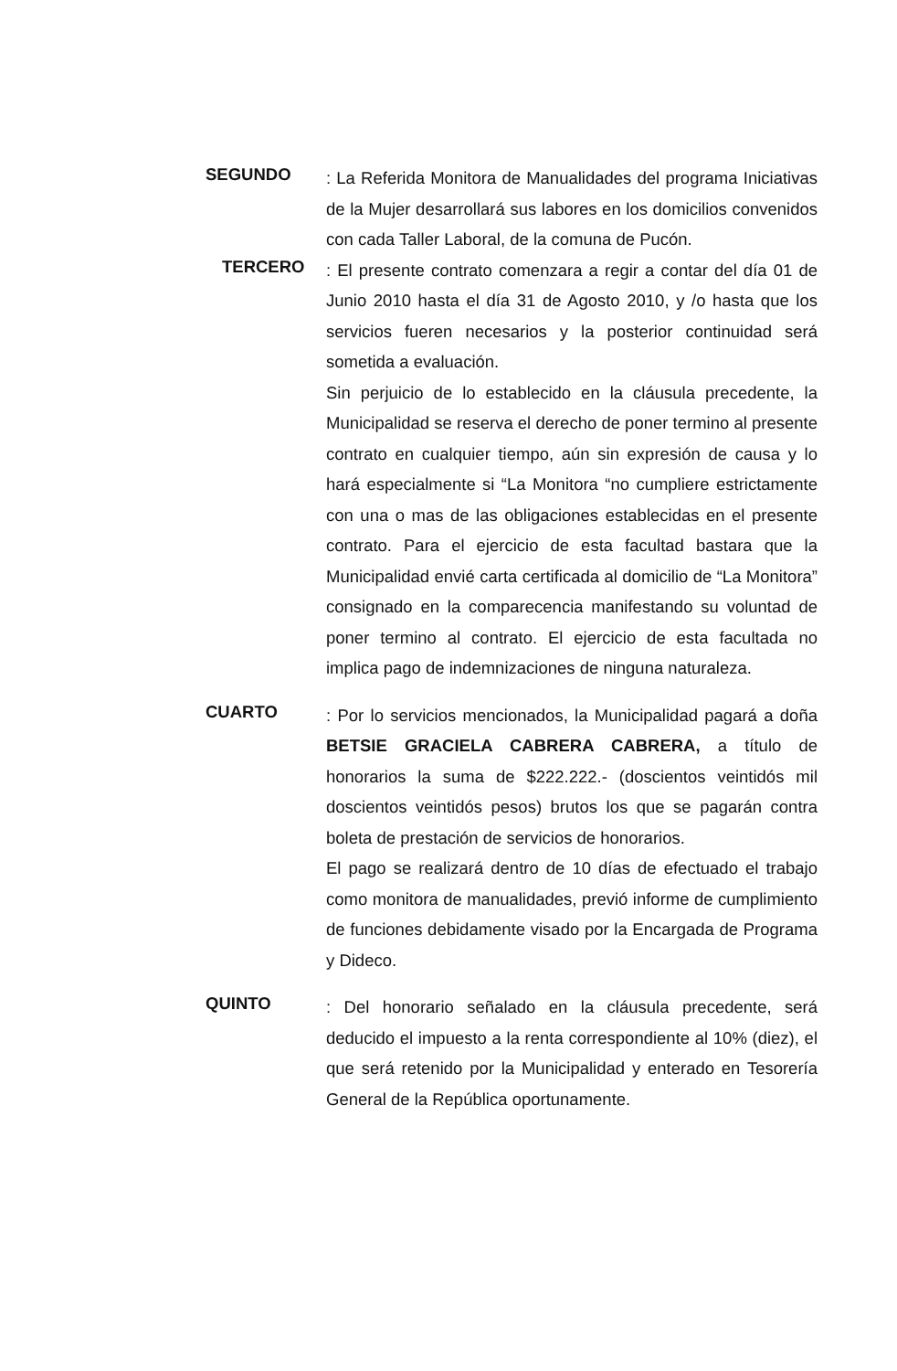SEGUNDO
: La Referida Monitora de Manualidades del programa Iniciativas de la Mujer desarrollará sus labores en los domicilios convenidos con cada Taller Laboral, de la comuna de Pucón.
TERCERO
: El presente contrato comenzara a regir a contar del día 01 de Junio 2010 hasta el día 31 de Agosto 2010, y /o hasta que los servicios fueren necesarios y la posterior continuidad será sometida a evaluación.
Sin perjuicio de lo establecido en la cláusula precedente, la Municipalidad se reserva el derecho de poner termino al presente contrato en cualquier tiempo, aún sin expresión de causa y lo hará especialmente si “La Monitora “no cumpliere estrictamente con una o mas de las obligaciones establecidas en el presente contrato. Para el ejercicio de esta facultad bastara que la Municipalidad envié carta certificada al domicilio de “La Monitora” consignado en la comparecencia manifestando su voluntad de poner termino al contrato. El ejercicio de esta facultada no implica pago de indemnizaciones de ninguna naturaleza.
CUARTO
: Por lo servicios mencionados, la Municipalidad pagará a doña BETSIE GRACIELA CABRERA CABRERA, a título de honorarios la suma de $222.222.- (doscientos veintidós mil doscientos veintidós pesos) brutos los que se pagarán contra boleta de prestación de servicios de honorarios.
El pago se realizará dentro de 10 días de efectuado el trabajo como monitora de manualidades, previó informe de cumplimiento de funciones debidamente visado por la Encargada de Programa y Dideco.
QUINTO
: Del honorario señalado en la cláusula precedente, será deducido el impuesto a la renta correspondiente al 10% (diez), el que será retenido por la Municipalidad y enterado en Tesorería General de la República oportunamente.